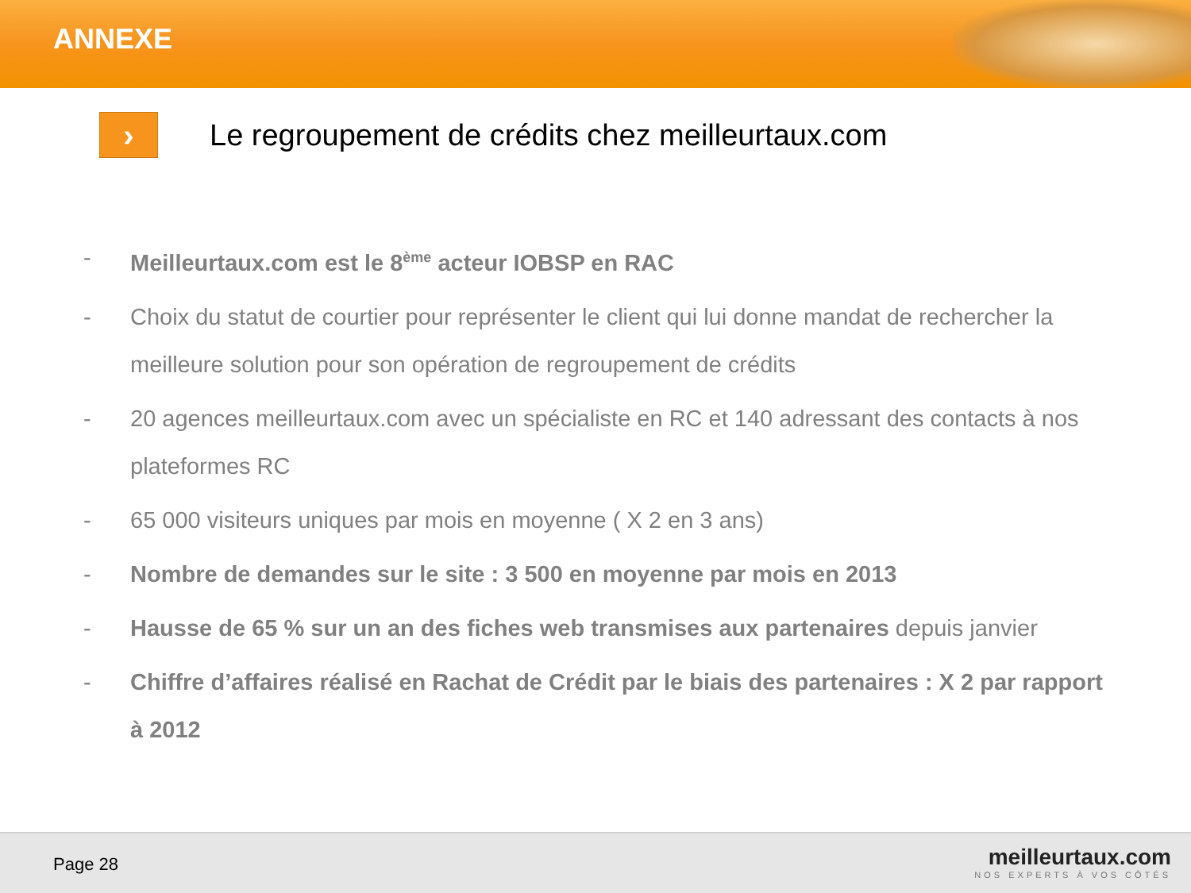ANNEXE
›
Le regroupement de crédits chez meilleurtaux.com
- Meilleurtaux.com est le 8<sup>ème</sup> acteur IOBSP en RAC
- Choix du statut de courtier pour représenter le client qui lui donne mandat de rechercher la meilleure solution pour son opération de regroupement de crédits
- 20 agences meilleurtaux.com avec un spécialiste en RC et 140 adressant des contacts à nos plateformes RC
- 65 000 visiteurs uniques par mois en moyenne ( X 2 en 3 ans)
- Nombre de demandes sur le site : 3 500 en moyenne par mois en 2013
- Hausse de 65 % sur un an des fiches web transmises aux partenaires depuis janvier
- Chiffre d’affaires réalisé en Rachat de Crédit par le biais des partenaires : X 2 par rapport à 2012
Page 28
meilleurtaux.com
NOS EXPERTS À VOS CÔTÉS